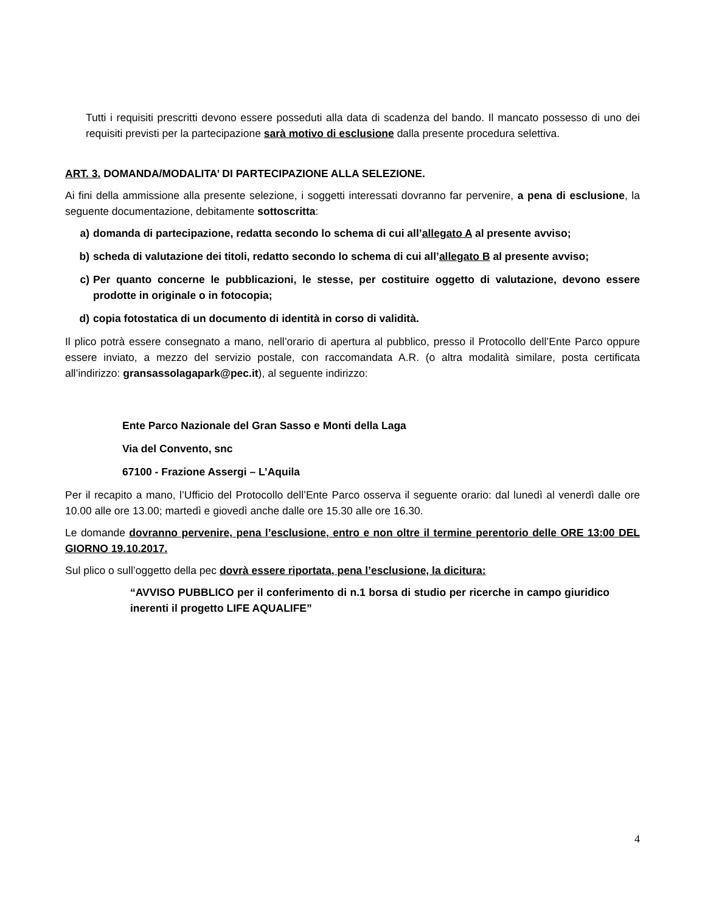Tutti i requisiti prescritti devono essere posseduti alla data di scadenza del bando. Il mancato possesso di uno dei requisiti previsti per la partecipazione sarà motivo di esclusione dalla presente procedura selettiva.
ART. 3. DOMANDA/MODALITA’ DI PARTECIPAZIONE ALLA SELEZIONE.
Ai fini della ammissione alla presente selezione, i soggetti interessati dovranno far pervenire, a pena di esclusione, la seguente documentazione, debitamente sottoscritta:
a) domanda di partecipazione, redatta secondo lo schema di cui all’allegato A al presente avviso;
b) scheda di valutazione dei titoli, redatto secondo lo schema di cui all’allegato B al presente avviso;
c) Per quanto concerne le pubblicazioni, le stesse, per costituire oggetto di valutazione, devono essere prodotte in originale o in fotocopia;
d) copia fotostatica di un documento di identità in corso di validità.
Il plico potrà essere consegnato a mano, nell’orario di apertura al pubblico, presso il Protocollo dell’Ente Parco oppure essere inviato, a mezzo del servizio postale, con raccomandata A.R. (o altra modalità similare, posta certificata all’indirizzo: gransassolagapark@pec.it), al seguente indirizzo:
Ente Parco Nazionale del Gran Sasso e Monti della Laga
Via del Convento, snc
67100 - Frazione Assergi – L’Aquila
Per il recapito a mano, l’Ufficio del Protocollo dell’Ente Parco osserva il seguente orario: dal lunedì al venerdì dalle ore 10.00 alle ore 13.00; martedì e giovedì anche dalle ore 15.30 alle ore 16.30.
Le domande dovranno pervenire, pena l’esclusione, entro e non oltre il termine perentorio delle ORE 13:00 DEL GIORNO 19.10.2017.
Sul plico o sull’oggetto della pec dovrà essere riportata, pena l’esclusione, la dicitura:
“AVVISO PUBBLICO per il conferimento di n.1 borsa di studio per ricerche in campo giuridico inerenti il progetto LIFE AQUALIFE”
4